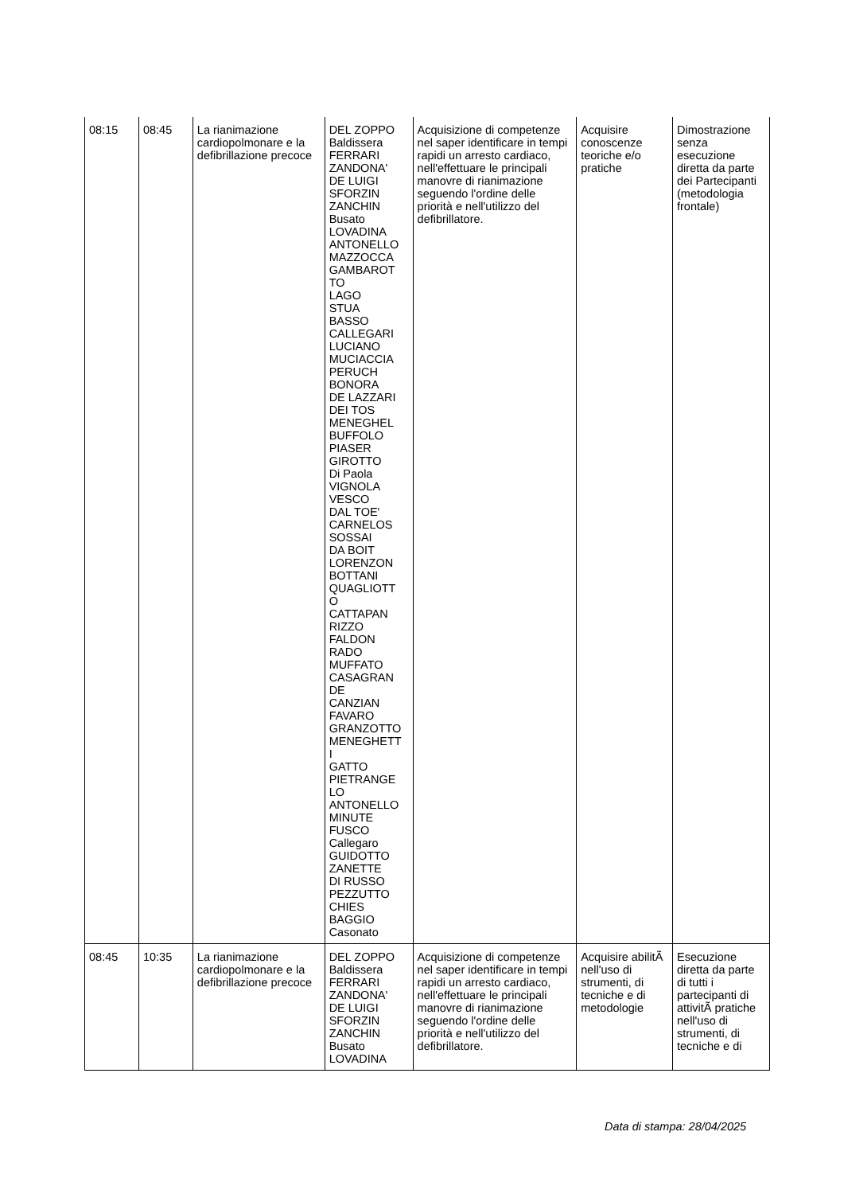| 08:15 | 08:45 | La rianimazione cardiopolmonare e la defibrillazione precoce | DEL ZOPPO Baldissera FERRARI ZANDONA' DE LUIGI SFORZIN ZANCHIN Busato LOVADINA ANTONELLO MAZZOCCA GAMBAROT TO LAGO STUA BASSO CALLEGARI LUCIANO MUCIACCIA PERUCH BONORA DE LAZZARI DEI TOS MENEGHEL BUFFOLO PIASER GIROTTO Di Paola VIGNOLA VESCO DAL TOE' CARNELOS SOSSAI DA BOIT LORENZON BOTTANI QUAGLIOTT O CATTAPAN RIZZO FALDON RADO MUFFATO CASAGRAN DE CANZIAN FAVARO GRANZOTTO MENEGHETT I GATTO PIETRANGE LO ANTONELLO MINUTE FUSCO Callegaro GUIDOTTO ZANETTE DI RUSSO PEZZUTTO CHIES BAGGIO Casonato | Acquisizione di competenze nel saper identificare in tempi rapidi un arresto cardiaco, nell'effettuare le principali manovre di rianimazione seguendo l'ordine delle priorità e nell'utilizzo del defibrillatore. | Acquisire conoscenze teoriche e/o pratiche | Dimostrazione senza esecuzione diretta da parte dei Partecipanti (metodologia frontale) |
| 08:45 | 10:35 | La rianimazione cardiopolmonare e la defibrillazione precoce | DEL ZOPPO Baldissera FERRARI ZANDONA' DE LUIGI SFORZIN ZANCHIN Busato LOVADINA | Acquisizione di competenze nel saper identificare in tempi rapidi un arresto cardiaco, nell'effettuare le principali manovre di rianimazione seguendo l'ordine delle priorità e nell'utilizzo del defibrillatore. | Acquisire abilitÃ nell'uso di strumenti, di tecniche e di metodologie | Esecuzione diretta da parte di tutti i partecipanti di attivitÃ pratiche nell'uso di strumenti, di tecniche e di |
Data di stampa: 28/04/2025